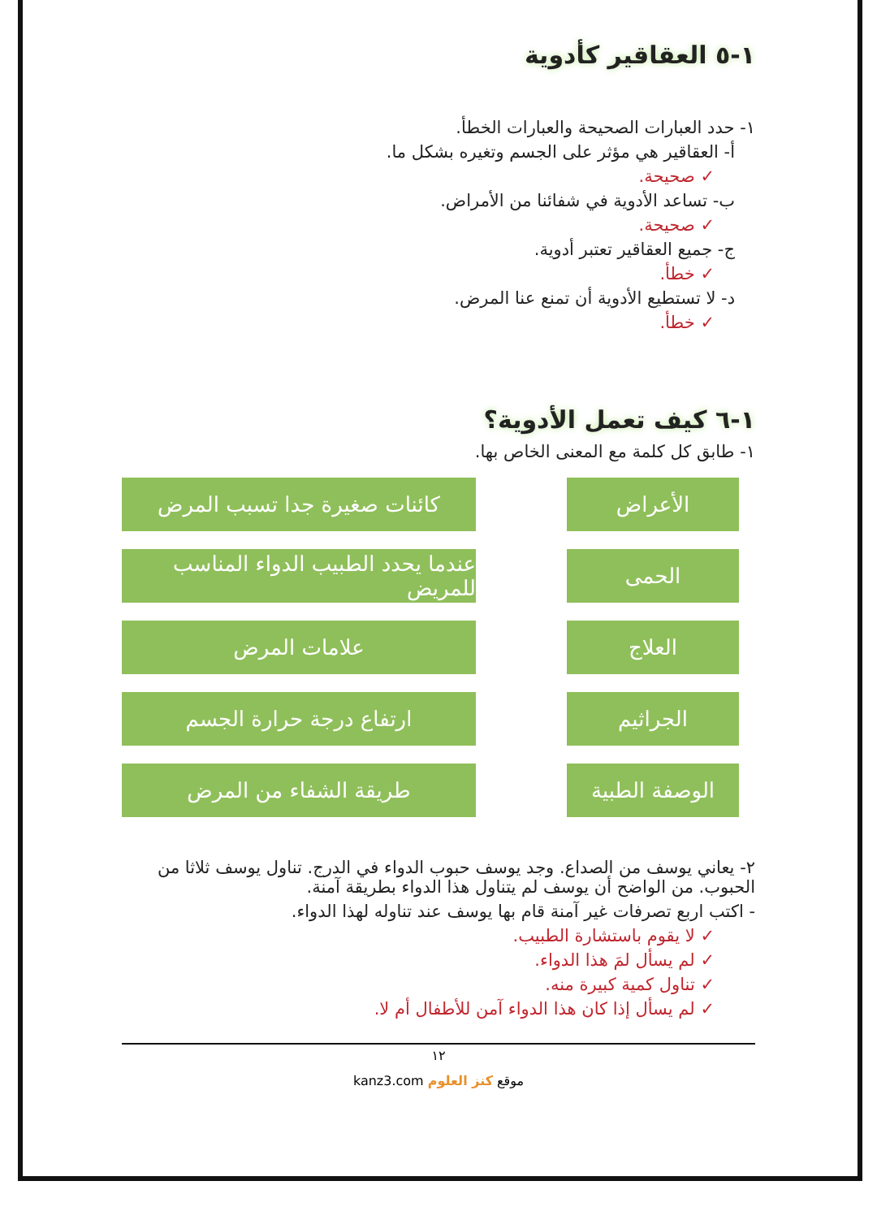١-٥ العقاقير كأدوية
١- حدد العبارات الصحيحة والعبارات الخطأ.
أ- العقاقير هي مؤثر على الجسم وتغيره بشكل ما.
✓ صحيحة.
ب- تساعد الأدوية في شفائنا من الأمراض.
✓ صحيحة.
ج- جميع العقاقير تعتبر أدوية.
✓ خطأ.
د- لا تستطيع الأدوية أن تمنع عنا المرض.
✓ خطأ.
١-٦ كيف تعمل الأدوية؟
١- طابق كل كلمة مع المعنى الخاص بها.
الأعراض
الحمى
العلاج
الجراثيم
الوصفة الطبية
كائنات صغيرة جدا تسبب المرض
عندما يحدد الطبيب الدواء المناسب للمريض
علامات المرض
ارتفاع درجة حرارة الجسم
طريقة الشفاء من المرض
٢- يعاني يوسف من الصداع. وجد يوسف حبوب الدواء في الدرج. تناول يوسف ثلاثا من الحبوب. من الواضح أن يوسف لم يتناول هذا الدواء بطريقة آمنة.
- اكتب اربع تصرفات غير آمنة قام بها يوسف عند تناوله لهذا الدواء.
✓ لا يقوم باستشارة الطبيب.
✓ لم يسأل لمَ هذا الدواء.
✓ تناول كمية كبيرة منه.
✓ لم يسأل إذا كان هذا الدواء آمن للأطفال أم لا.
١٢
موقع كنز العلوم kanz3.com